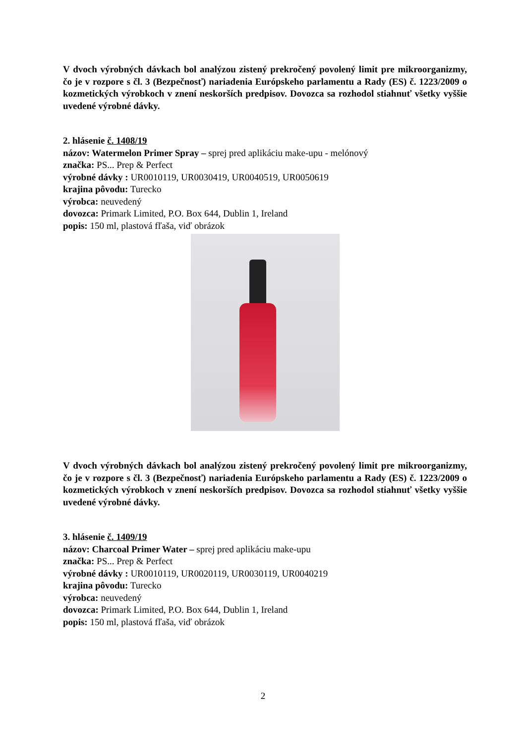V dvoch výrobných dávkach bol analýzou zistený prekročený povolený limit pre mikroorganizmy, čo je v rozpore s čl. 3 (Bezpečnosť) nariadenia Európskeho parlamentu a Rady (ES) č. 1223/2009 o kozmetických výrobkoch v znení neskorších predpisov. Dovozca sa rozhodol stiahnuť všetky vyššie uvedené výrobné dávky.
2. hlásenie č. 1408/19
názov: Watermelon Primer Spray – sprej pred aplikáciu make-upu - melónový
značka: PS... Prep & Perfect
výrobné dávky : UR0010119, UR0030419, UR0040519, UR0050619
krajina pôvodu: Turecko
výrobca: neuvedený
dovozca: Primark Limited, P.O. Box 644, Dublin 1, Ireland
popis: 150 ml, plastová fľaša, viď obrázok
V dvoch výrobných dávkach bol analýzou zistený prekročený povolený limit pre mikroorganizmy, čo je v rozpore s čl. 3 (Bezpečnosť) nariadenia Európskeho parlamentu a Rady (ES) č. 1223/2009 o kozmetických výrobkoch v znení neskorších predpisov. Dovozca sa rozhodol stiahnuť všetky vyššie uvedené výrobné dávky.
3. hlásenie č. 1409/19
názov: Charcoal Primer Water – sprej pred aplikáciu make-upu
značka: PS... Prep & Perfect
výrobné dávky : UR0010119, UR0020119, UR0030119, UR0040219
krajina pôvodu: Turecko
výrobca: neuvedený
dovozca: Primark Limited, P.O. Box 644, Dublin 1, Ireland
popis: 150 ml, plastová fľaša, viď obrázok
2